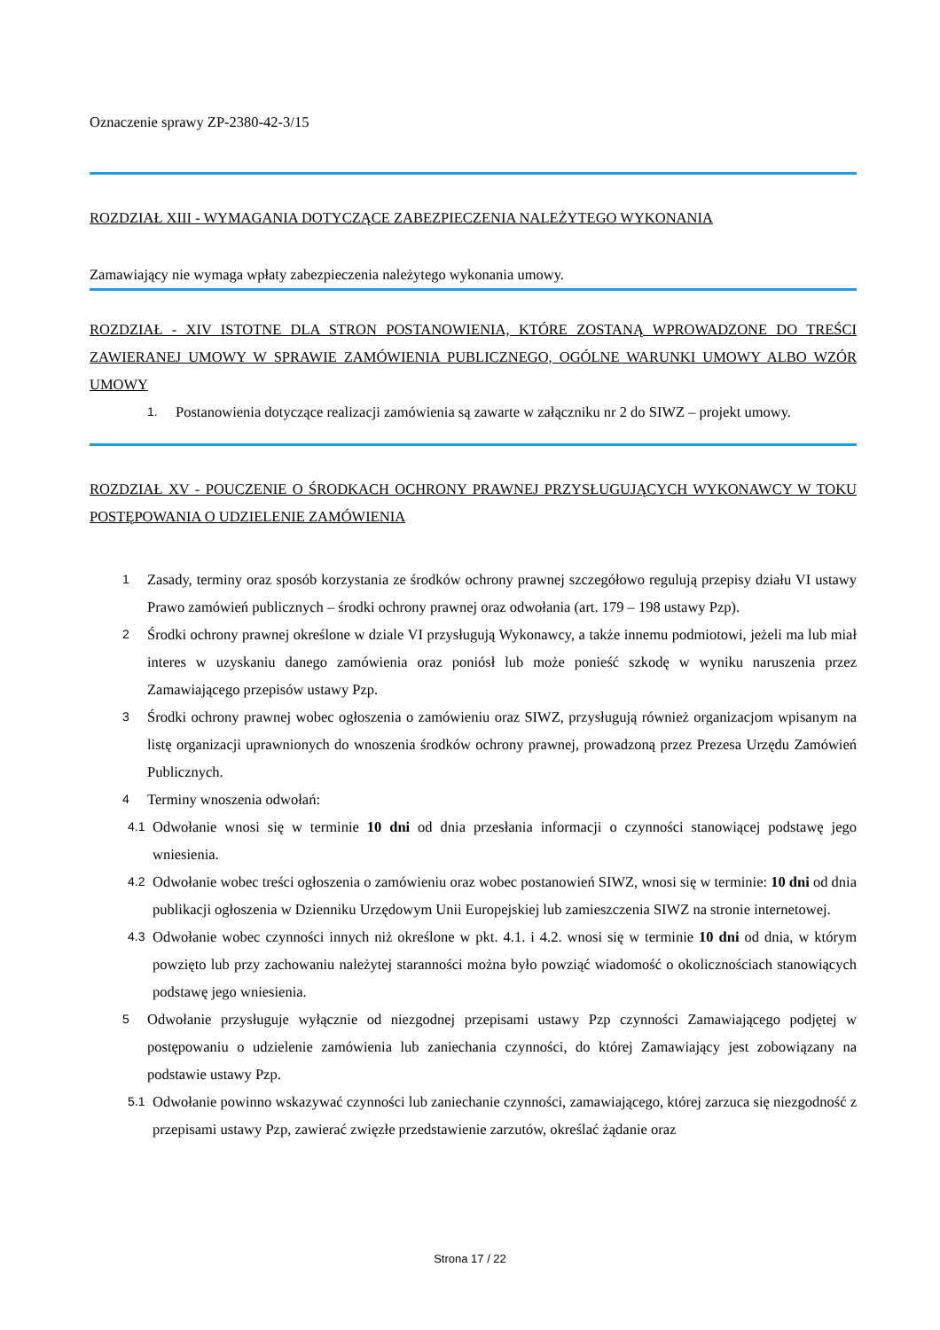Oznaczenie sprawy ZP-2380-42-3/15
ROZDZIAŁ XIII - WYMAGANIA DOTYCZĄCE ZABEZPIECZENIA NALEŻYTEGO WYKONANIA
Zamawiający nie wymaga wpłaty zabezpieczenia należytego wykonania umowy.
ROZDZIAŁ - XIV ISTOTNE DLA STRON POSTANOWIENIA, KTÓRE ZOSTANĄ WPROWADZONE DO TREŚCI ZAWIERANEJ UMOWY W SPRAWIE ZAMÓWIENIA PUBLICZNEGO, OGÓLNE WARUNKI UMOWY ALBO WZÓR UMOWY
1. Postanowienia dotyczące realizacji zamówienia są zawarte w załączniku nr 2 do SIWZ – projekt umowy.
ROZDZIAŁ XV - POUCZENIE O ŚRODKACH OCHRONY PRAWNEJ PRZYSŁUGUJĄCYCH WYKONAWCY W TOKU POSTĘPOWANIA O UDZIELENIE ZAMÓWIENIA
1 Zasady, terminy oraz sposób korzystania ze środków ochrony prawnej szczegółowo regulują przepisy działu VI ustawy Prawo zamówień publicznych – środki ochrony prawnej oraz odwołania (art. 179 – 198 ustawy Pzp).
2 Środki ochrony prawnej określone w dziale VI przysługują Wykonawcy, a także innemu podmiotowi, jeżeli ma lub miał interes w uzyskaniu danego zamówienia oraz poniósł lub może ponieść szkodę w wyniku naruszenia przez Zamawiającego przepisów ustawy Pzp.
3 Środki ochrony prawnej wobec ogłoszenia o zamówieniu oraz SIWZ, przysługują również organizacjom wpisanym na listę organizacji uprawnionych do wnoszenia środków ochrony prawnej, prowadzoną przez Prezesa Urzędu Zamówień Publicznych.
4 Terminy wnoszenia odwołań:
4.1 Odwołanie wnosi się w terminie 10 dni od dnia przesłania informacji o czynności stanowiącej podstawę jego wniesienia.
4.2 Odwołanie wobec treści ogłoszenia o zamówieniu oraz wobec postanowień SIWZ, wnosi się w terminie: 10 dni od dnia publikacji ogłoszenia w Dzienniku Urzędowym Unii Europejskiej lub zamieszczenia SIWZ na stronie internetowej.
4.3 Odwołanie wobec czynności innych niż określone w pkt. 4.1. i 4.2. wnosi się w terminie 10 dni od dnia, w którym powzięto lub przy zachowaniu należytej staranności można było powziąć wiadomość o okolicznościach stanowiących podstawę jego wniesienia.
5 Odwołanie przysługuje wyłącznie od niezgodnej przepisami ustawy Pzp czynności Zamawiającego podjętej w postępowaniu o udzielenie zamówienia lub zaniechania czynności, do której Zamawiający jest zobowiązany na podstawie ustawy Pzp.
5.1 Odwołanie powinno wskazywać czynności lub zaniechanie czynności, zamawiającego, której zarzuca się niezgodność z przepisami ustawy Pzp, zawierać zwięzłe przedstawienie zarzutów, określać żądanie oraz
Strona 17 / 22